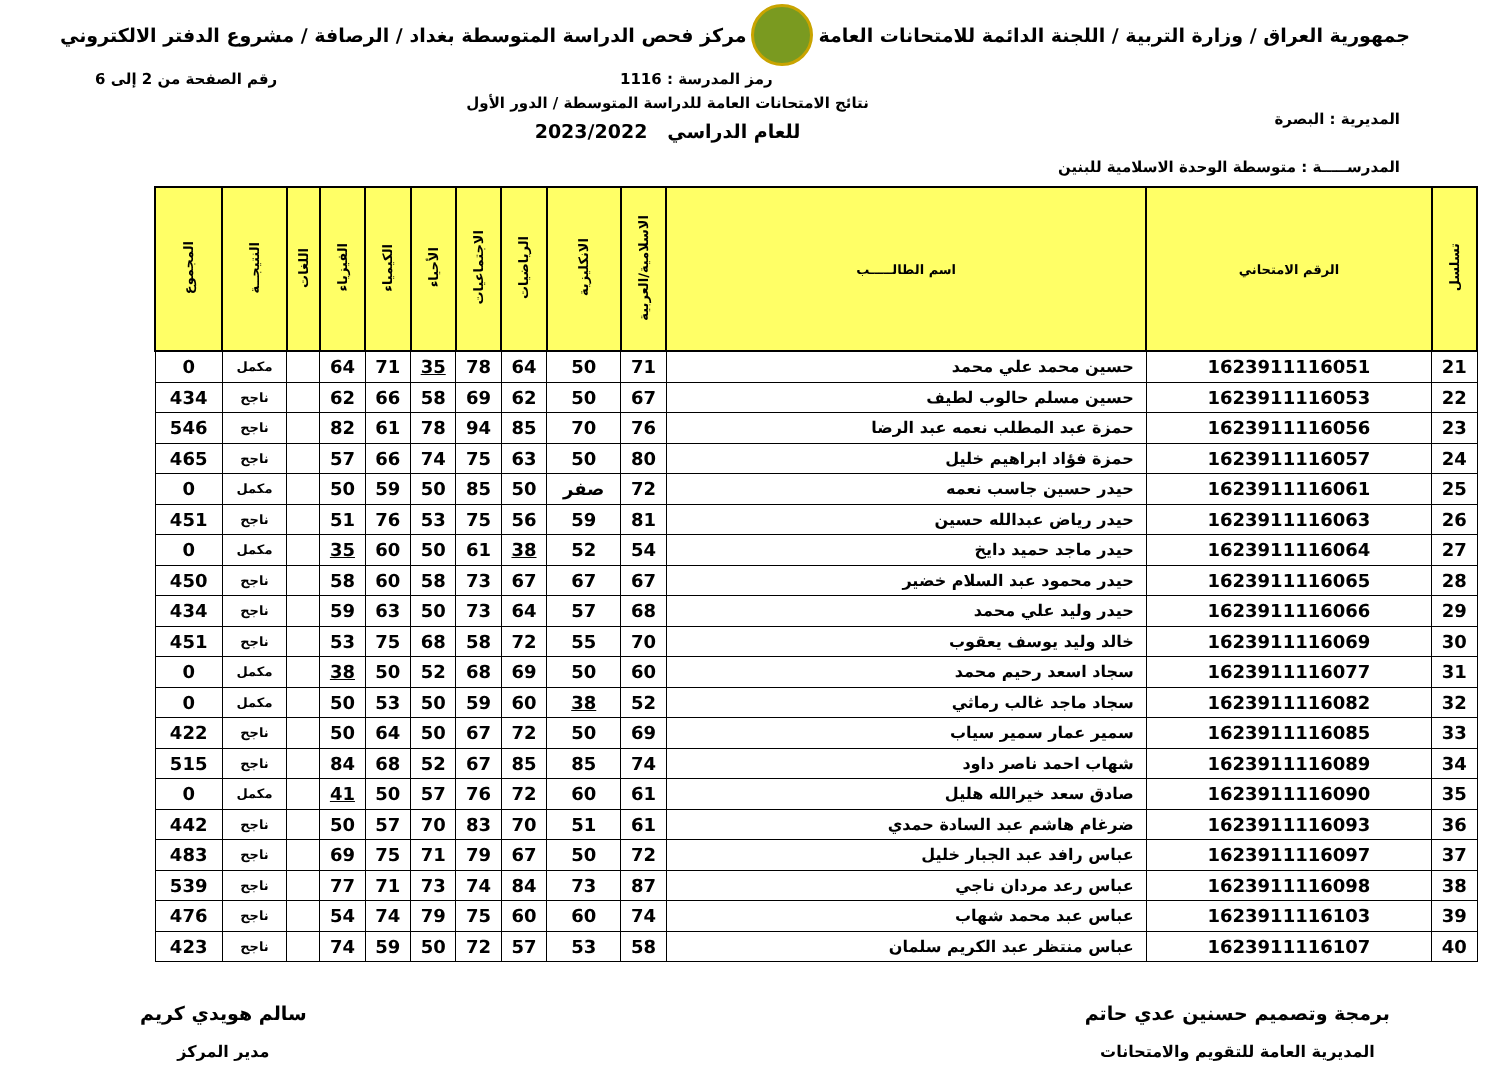جمهورية العراق / وزارة التربية / اللجنة الدائمة للامتحانات العامة
مركز فحص الدراسة المتوسطة بغداد / الرصافة / مشروع الدفتر الالكتروني
المديرية : البصرة
المدرســـــة : متوسطة الوحدة الاسلامية للبنين
رمز المدرسة : 1116
نتائج الامتحانات العامة للدراسة المتوسطة / الدور الأول
للعام الدراسي 2023/2022
رقم الصفحة من 2 إلى 6
| تسلسل | الرقم الامتحاني | اسم الطالـــــب | الاسلامية/العربية | الانكليزية | الرياضيات | الاجتماعيات | الأحياء | الكيمياء | الفيزياء | اللغات | النتيجــة | المجموع |
| --- | --- | --- | --- | --- | --- | --- | --- | --- | --- | --- | --- | --- |
| 21 | 1623911116051 | حسين محمد علي محمد | 71 | 50 | 64 | 78 | 35 | 71 | 64 | | مكمل | 0 |
| 22 | 1623911116053 | حسين مسلم حالوب لطيف | 67 | 50 | 62 | 69 | 58 | 66 | 62 | | ناجح | 434 |
| 23 | 1623911116056 | حمزة عبد المطلب نعمه عبد الرضا | 76 | 70 | 85 | 94 | 78 | 61 | 82 | | ناجح | 546 |
| 24 | 1623911116057 | حمزة فؤاد ابراهيم خليل | 80 | 50 | 63 | 75 | 74 | 66 | 57 | | ناجح | 465 |
| 25 | 1623911116061 | حيدر حسين جاسب نعمه | 72 | صفر | 50 | 85 | 50 | 59 | 50 | | مكمل | 0 |
| 26 | 1623911116063 | حيدر رياض عبدالله حسين | 81 | 59 | 56 | 75 | 53 | 76 | 51 | | ناجح | 451 |
| 27 | 1623911116064 | حيدر ماجد حميد دايخ | 54 | 52 | 38 | 61 | 50 | 60 | 35 | | مكمل | 0 |
| 28 | 1623911116065 | حيدر محمود عبد السلام خضير | 67 | 67 | 67 | 73 | 58 | 60 | 58 | | ناجح | 450 |
| 29 | 1623911116066 | حيدر وليد علي محمد | 68 | 57 | 64 | 73 | 50 | 63 | 59 | | ناجح | 434 |
| 30 | 1623911116069 | خالد وليد يوسف يعقوب | 70 | 55 | 72 | 58 | 68 | 75 | 53 | | ناجح | 451 |
| 31 | 1623911116077 | سجاد اسعد رحيم محمد | 60 | 50 | 69 | 68 | 52 | 50 | 38 | | مكمل | 0 |
| 32 | 1623911116082 | سجاد ماجد غالب رماثي | 52 | 38 | 60 | 59 | 50 | 53 | 50 | | مكمل | 0 |
| 33 | 1623911116085 | سمير عمار سمير سياب | 69 | 50 | 72 | 67 | 50 | 64 | 50 | | ناجح | 422 |
| 34 | 1623911116089 | شهاب احمد ناصر داود | 74 | 85 | 85 | 67 | 52 | 68 | 84 | | ناجح | 515 |
| 35 | 1623911116090 | صادق سعد خيرالله هليل | 61 | 60 | 72 | 76 | 57 | 50 | 41 | | مكمل | 0 |
| 36 | 1623911116093 | ضرغام هاشم عبد السادة حمدي | 61 | 51 | 70 | 83 | 70 | 57 | 50 | | ناجح | 442 |
| 37 | 1623911116097 | عباس رافد عبد الجبار خليل | 72 | 50 | 67 | 79 | 71 | 75 | 69 | | ناجح | 483 |
| 38 | 1623911116098 | عباس رعد مردان ناجي | 87 | 73 | 84 | 74 | 73 | 71 | 77 | | ناجح | 539 |
| 39 | 1623911116103 | عباس عبد محمد شهاب | 74 | 60 | 60 | 75 | 79 | 74 | 54 | | ناجح | 476 |
| 40 | 1623911116107 | عباس منتظر عبد الكريم سلمان | 58 | 53 | 57 | 72 | 50 | 59 | 74 | | ناجح | 423 |
برمجة وتصميم حسنين عدي حاتم
المديرية العامة للتقويم والامتحانات
سالم هويدي كريم
مدير المركز